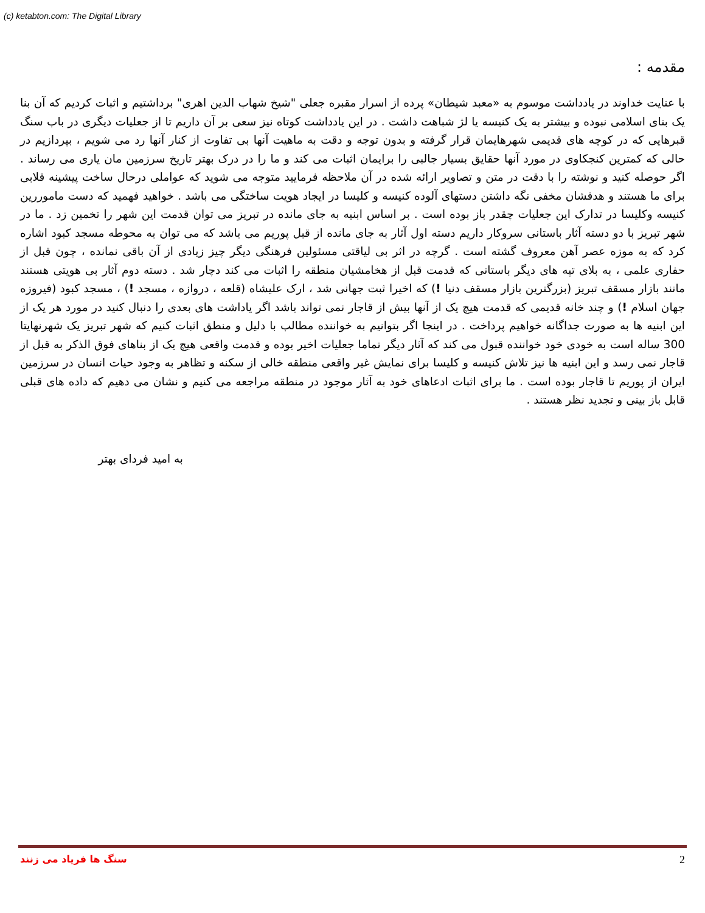(c) ketabton.com: The Digital Library
مقدمه :
با عنایت خداوند در یادداشت موسوم به «معبد شیطان» پرده از اسرار مقبره جعلی "شیخ شهاب الدین اهری" برداشتیم و اثبات کردیم که آن بنا یک بنای اسلامی نبوده و بیشتر به یک کنیسه یا لژ شباهت داشت . در این یادداشت کوتاه نیز سعی بر آن داریم تا از جعلیات دیگری در باب سنگ قبرهایی که در کوچه های قدیمی شهرهایمان قرار گرفته و بدون توجه و دقت به ماهیت آنها بی تفاوت از کنار آنها رد می شویم ، بپردازیم در حالی که کمترین کنجکاوی در مورد آنها حقایق بسیار جالبی را برایمان اثبات می کند و ما را در درک بهتر تاریخ سرزمین مان یاری می رساند . اگر حوصله کنید و نوشته را با دقت در متن و تصاویر ارائه شده در آن ملاحظه فرمایید متوجه می شوید که عواملی درحال ساخت پیشینه قلابی برای ما هستند و هدفشان مخفی نگه داشتن دستهای آلوده کنیسه و کلیسا در ایجاد هویت ساختگی می باشد . خواهید فهمید که دست ماموررین کنیسه وکلیسا در تدارک این جعلیات چقدر باز بوده است . بر اساس ابنیه به جای مانده در تبریز می توان قدمت این شهر را تخمین زد . ما در شهر تبریز با دو دسته آثار باستانی سروکار داریم دسته اول آثار به جای مانده از قبل پوریم می باشد که می توان به محوطه مسجد کبود اشاره کرد که به موزه عصر آهن معروف گشته است . گرچه در اثر بی لیاقتی مسئولین فرهنگی دیگر چیز زیادی از آن باقی نمانده ، چون قبل از حفاری علمی ، به بلای تپه های دیگر باستانی که قدمت قبل از هخامشیان منطقه را اثبات می کند دچار شد . دسته دوم آثار بی هویتی هستند مانند بازار مسقف تبریز (بزرگترین بازار مسقف دنیا !) که اخیرا ثبت جهانی شد ، ارک علیشاه (قلعه ، دروازه ، مسجد !) ، مسجد کبود (فیروزه جهان اسلام !) و چند خانه قدیمی که قدمت هیچ یک از آنها بیش از قاجار نمی تواند باشد اگر یاداشت های بعدی را دنبال کنید در مورد هر یک از این ابنیه ها به صورت جداگانه خواهیم پرداخت . در اینجا اگر بتوانیم به خواننده مطالب با دلیل و منطق اثبات کنیم که شهر تبریز یک شهرنهایتا 300 ساله است به خودی خود خواننده قبول می کند که آثار دیگر تماما جعلیات اخیر بوده و قدمت واقعی هیچ یک از بناهای فوق الذکر به قبل از قاجار نمی رسد و این ابنیه ها نیز تلاش کنیسه و کلیسا برای نمایش غیر واقعی منطقه خالی از سکنه و تظاهر به وجود حیات انسان در سرزمین ایران از پوریم تا قاجار بوده است . ما برای اثبات ادعاهای خود به آثار موجود در منطقه مراجعه می کنیم و نشان می دهیم که داده های قبلی قابل باز بینی و تجدید نظر هستند .
به امید فردای بهتر
سنگ ها فریاد می زنند 2